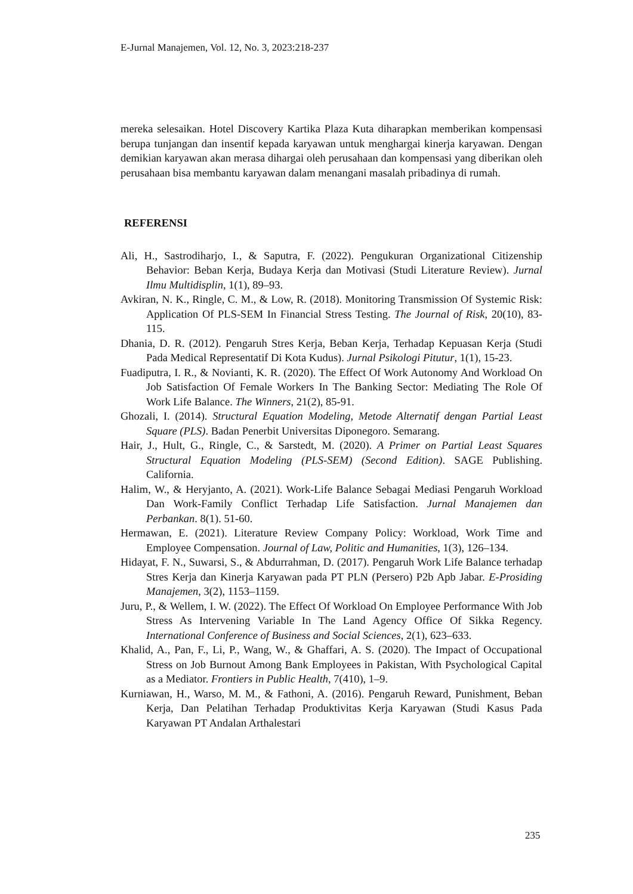E-Jurnal Manajemen, Vol. 12, No. 3, 2023:218-237
mereka selesaikan. Hotel Discovery Kartika Plaza Kuta diharapkan memberikan kompensasi berupa tunjangan dan insentif kepada karyawan untuk menghargai kinerja karyawan. Dengan demikian karyawan akan merasa dihargai oleh perusahaan dan kompensasi yang diberikan oleh perusahaan bisa membantu karyawan dalam menangani masalah pribadinya di rumah.
REFERENSI
Ali, H., Sastrodiharjo, I., & Saputra, F. (2022). Pengukuran Organizational Citizenship Behavior: Beban Kerja, Budaya Kerja dan Motivasi (Studi Literature Review). Jurnal Ilmu Multidisplin, 1(1), 89–93.
Avkiran, N. K., Ringle, C. M., & Low, R. (2018). Monitoring Transmission Of Systemic Risk: Application Of PLS-SEM In Financial Stress Testing. The Journal of Risk, 20(10), 83-115.
Dhania, D. R. (2012). Pengaruh Stres Kerja, Beban Kerja, Terhadap Kepuasan Kerja (Studi Pada Medical Representatif Di Kota Kudus). Jurnal Psikologi Pitutur, 1(1), 15-23.
Fuadiputra, I. R., & Novianti, K. R. (2020). The Effect Of Work Autonomy And Workload On Job Satisfaction Of Female Workers In The Banking Sector: Mediating The Role Of Work Life Balance. The Winners, 21(2), 85-91.
Ghozali, I. (2014). Structural Equation Modeling, Metode Alternatif dengan Partial Least Square (PLS). Badan Penerbit Universitas Diponegoro. Semarang.
Hair, J., Hult, G., Ringle, C., & Sarstedt, M. (2020). A Primer on Partial Least Squares Structural Equation Modeling (PLS-SEM) (Second Edition). SAGE Publishing. California.
Halim, W., & Heryjanto, A. (2021). Work-Life Balance Sebagai Mediasi Pengaruh Workload Dan Work-Family Conflict Terhadap Life Satisfaction. Jurnal Manajemen dan Perbankan. 8(1). 51-60.
Hermawan, E. (2021). Literature Review Company Policy: Workload, Work Time and Employee Compensation. Journal of Law, Politic and Humanities, 1(3), 126–134.
Hidayat, F. N., Suwarsi, S., & Abdurrahman, D. (2017). Pengaruh Work Life Balance terhadap Stres Kerja dan Kinerja Karyawan pada PT PLN (Persero) P2b Apb Jabar. E-Prosiding Manajemen, 3(2), 1153–1159.
Juru, P., & Wellem, I. W. (2022). The Effect Of Workload On Employee Performance With Job Stress As Intervening Variable In The Land Agency Office Of Sikka Regency. International Conference of Business and Social Sciences, 2(1), 623–633.
Khalid, A., Pan, F., Li, P., Wang, W., & Ghaffari, A. S. (2020). The Impact of Occupational Stress on Job Burnout Among Bank Employees in Pakistan, With Psychological Capital as a Mediator. Frontiers in Public Health, 7(410), 1–9.
Kurniawan, H., Warso, M. M., & Fathoni, A. (2016). Pengaruh Reward, Punishment, Beban Kerja, Dan Pelatihan Terhadap Produktivitas Kerja Karyawan (Studi Kasus Pada Karyawan PT Andalan Arthalestari
235